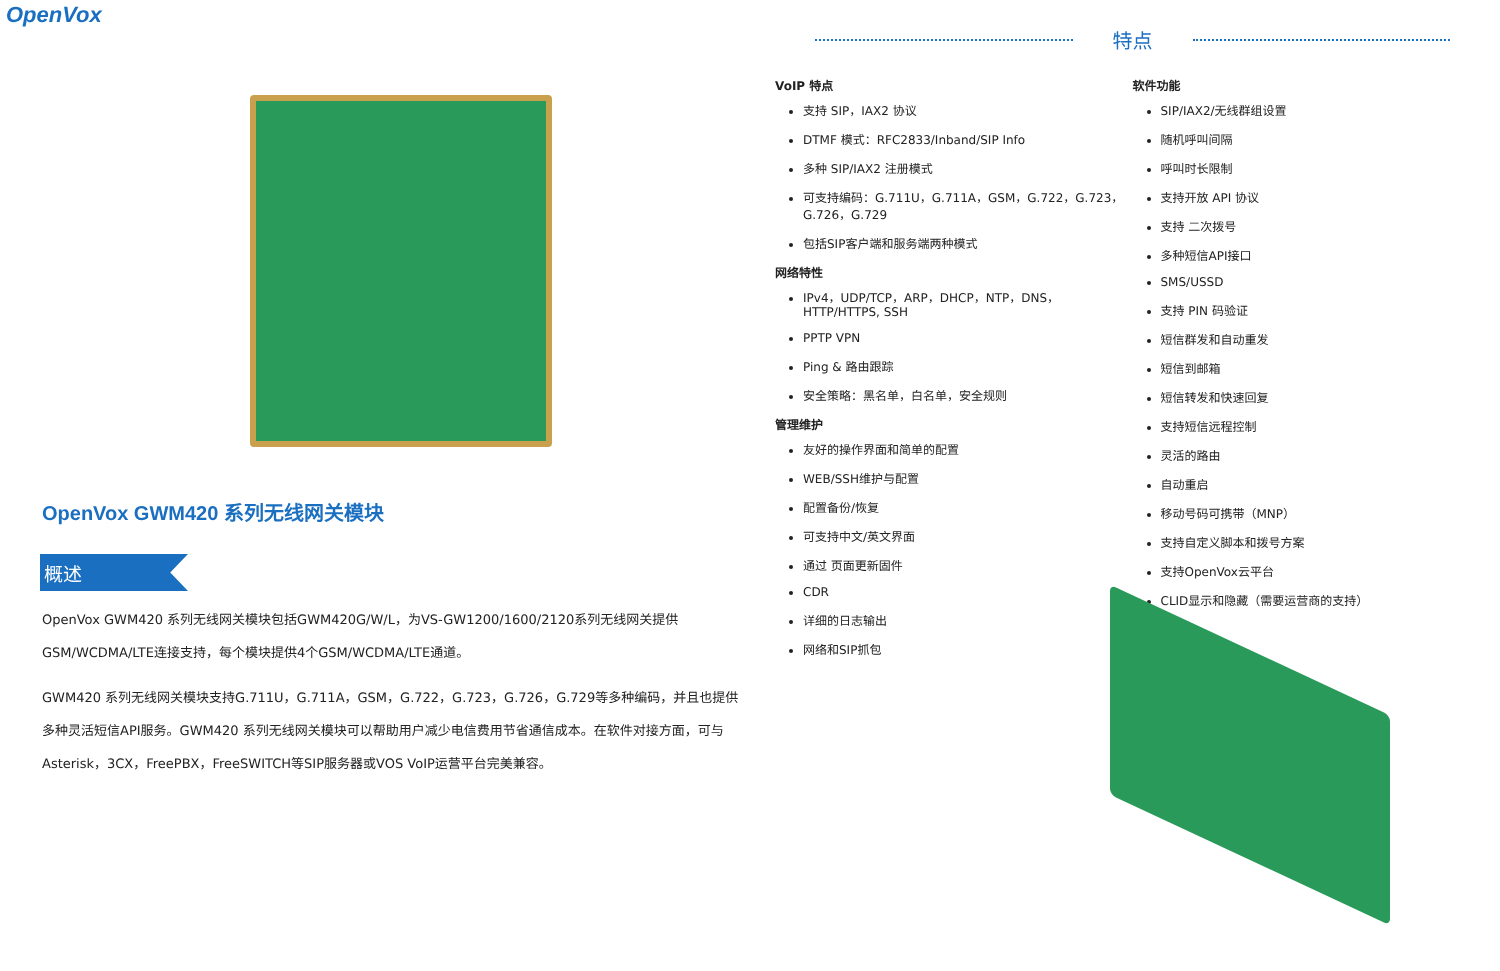OpenVox
OpenVox GWM420 系列无线网关模块
概述
OpenVox GWM420 系列无线网关模块包括GWM420G/W/L，为VS-GW1200/1600/2120系列无线网关提供GSM/WCDMA/LTE连接支持，每个模块提供4个GSM/WCDMA/LTE通道。
GWM420 系列无线网关模块支持G.711U，G.711A，GSM，G.722，G.723，G.726，G.729等多种编码，并且也提供多种灵活短信API服务。GWM420 系列无线网关模块可以帮助用户减少电信费用节省通信成本。在软件对接方面，可与Asterisk，3CX，FreePBX，FreeSWITCH等SIP服务器或VOS VoIP运营平台完美兼容。
特点
VoIP 特点
支持 SIP，IAX2 协议
DTMF 模式：RFC2833/Inband/SIP Info
多种 SIP/IAX2 注册模式
可支持编码：G.711U，G.711A，GSM，G.722，G.723，G.726，G.729
包括SIP客户端和服务端两种模式
网络特性
IPv4，UDP/TCP，ARP，DHCP，NTP，DNS，HTTP/HTTPS, SSH
PPTP VPN
Ping & 路由跟踪
安全策略：黑名单，白名单，安全规则
管理维护
友好的操作界面和简单的配置
WEB/SSH维护与配置
配置备份/恢复
可支持中文/英文界面
通过 页面更新固件
CDR
详细的日志输出
网络和SIP抓包
软件功能
SIP/IAX2/无线群组设置
随机呼叫间隔
呼叫时长限制
支持开放 API 协议
支持 二次拨号
多种短信API接口
SMS/USSD
支持 PIN 码验证
短信群发和自动重发
短信到邮箱
短信转发和快速回复
支持短信远程控制
灵活的路由
自动重启
移动号码可携带（MNP）
支持自定义脚本和拨号方案
支持OpenVox云平台
CLID显示和隐藏（需要运营商的支持）